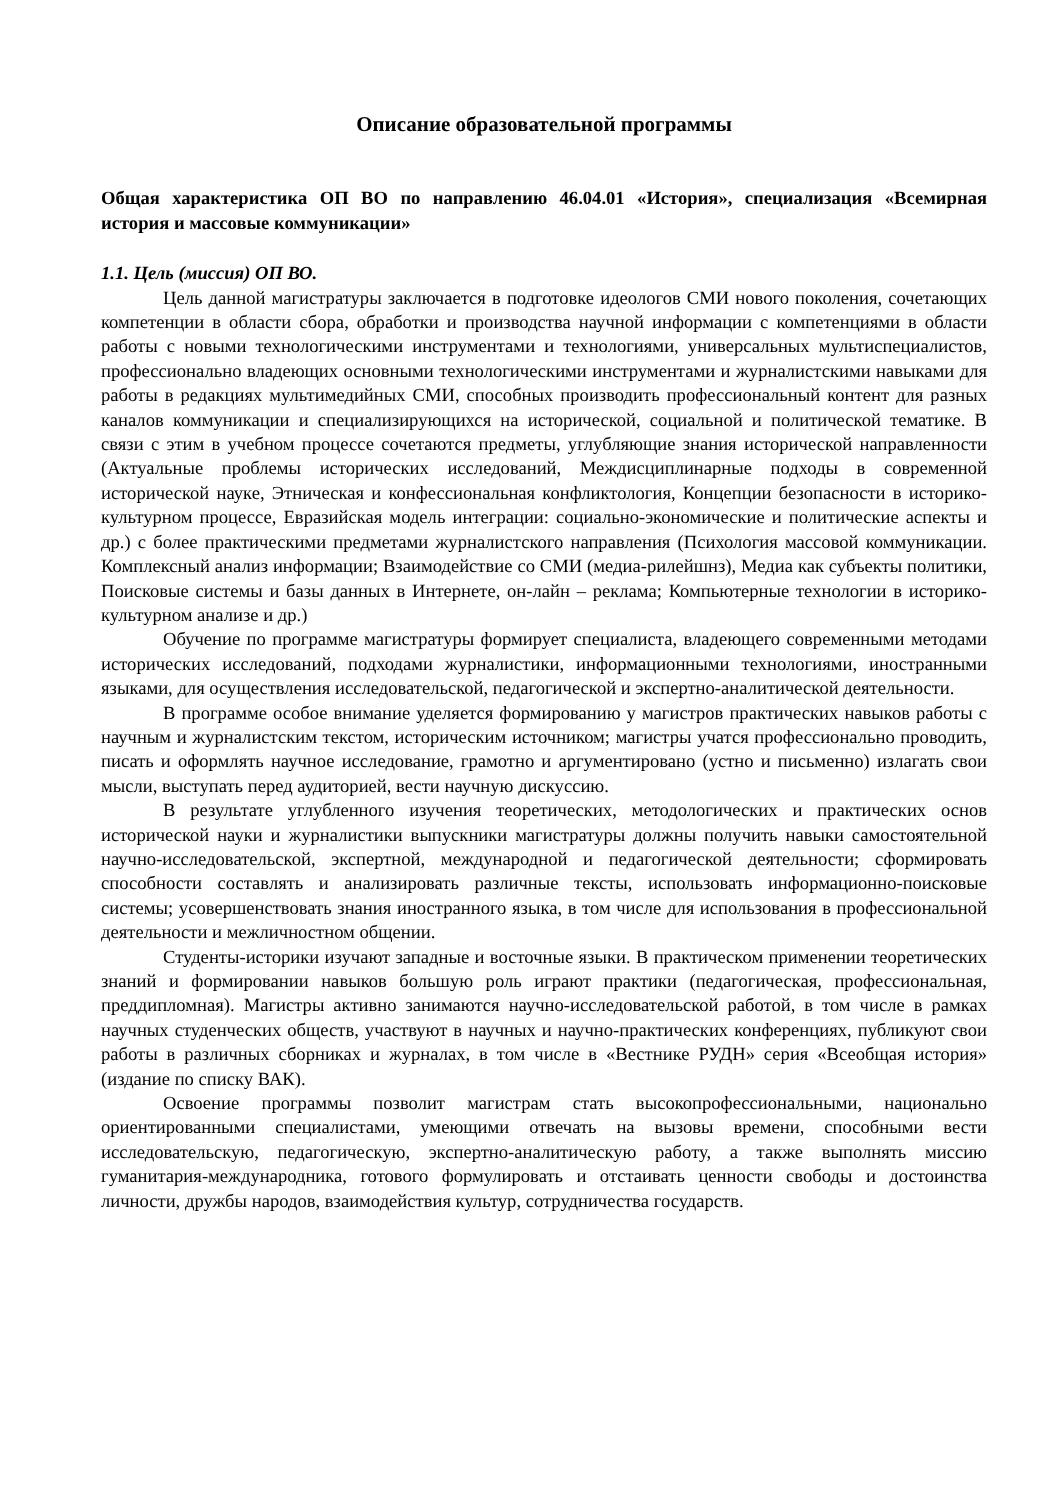Описание образовательной программы
Общая характеристика ОП ВО по направлению 46.04.01 «История», специализация «Всемирная история и массовые коммуникации»
1.1. Цель (миссия) ОП ВО.
Цель данной магистратуры заключается в подготовке идеологов СМИ нового поколения, сочетающих компетенции в области сбора, обработки и производства научной информации с компетенциями в области работы с новыми технологическими инструментами и технологиями, универсальных мультиспециалистов, профессионально владеющих основными технологическими инструментами и журналистскими навыками для работы в редакциях мультимедийных СМИ, способных производить профессиональный контент для разных каналов коммуникации и специализирующихся на исторической, социальной и политической тематике. В связи с этим в учебном процессе сочетаются предметы, углубляющие знания исторической направленности (Актуальные проблемы исторических исследований, Междисциплинарные подходы в современной исторической науке, Этническая и конфессиональная конфликтология, Концепции безопасности в историко-культурном процессе, Евразийская модель интеграции: социально-экономические и политические аспекты и др.) с более практическими предметами журналистского направления (Психология массовой коммуникации. Комплексный анализ информации; Взаимодействие со СМИ (медиа-рилейшнз), Медиа как субъекты политики, Поисковые системы и базы данных в Интернете, он-лайн – реклама; Компьютерные технологии в историко-культурном анализе и др.)
Обучение по программе магистратуры формирует специалиста, владеющего современными методами исторических исследований, подходами журналистики, информационными технологиями, иностранными языками, для осуществления исследовательской, педагогической и экспертно-аналитической деятельности.
В программе особое внимание уделяется формированию у магистров практических навыков работы с научным и журналистским текстом, историческим источником; магистры учатся профессионально проводить, писать и оформлять научное исследование, грамотно и аргументировано (устно и письменно) излагать свои мысли, выступать перед аудиторией, вести научную дискуссию.
В результате углубленного изучения теоретических, методологических и практических основ исторической науки и журналистики выпускники магистратуры должны получить навыки самостоятельной научно-исследовательской, экспертной, международной и педагогической деятельности; сформировать способности составлять и анализировать различные тексты, использовать информационно-поисковые системы; усовершенствовать знания иностранного языка, в том числе для использования в профессиональной деятельности и межличностном общении.
Студенты-историки изучают западные и восточные языки. В практическом применении теоретических знаний и формировании навыков большую роль играют практики (педагогическая, профессиональная, преддипломная). Магистры активно занимаются научно-исследовательской работой, в том числе в рамках научных студенческих обществ, участвуют в научных и научно-практических конференциях, публикуют свои работы в различных сборниках и журналах, в том числе в «Вестнике РУДН» серия «Всеобщая история» (издание по списку ВАК).
Освоение программы позволит магистрам стать высокопрофессиональными, национально ориентированными специалистами, умеющими отвечать на вызовы времени, способными вести исследовательскую, педагогическую, экспертно-аналитическую работу, а также выполнять миссию гуманитария-международника, готового формулировать и отстаивать ценности свободы и достоинства личности, дружбы народов, взаимодействия культур, сотрудничества государств.